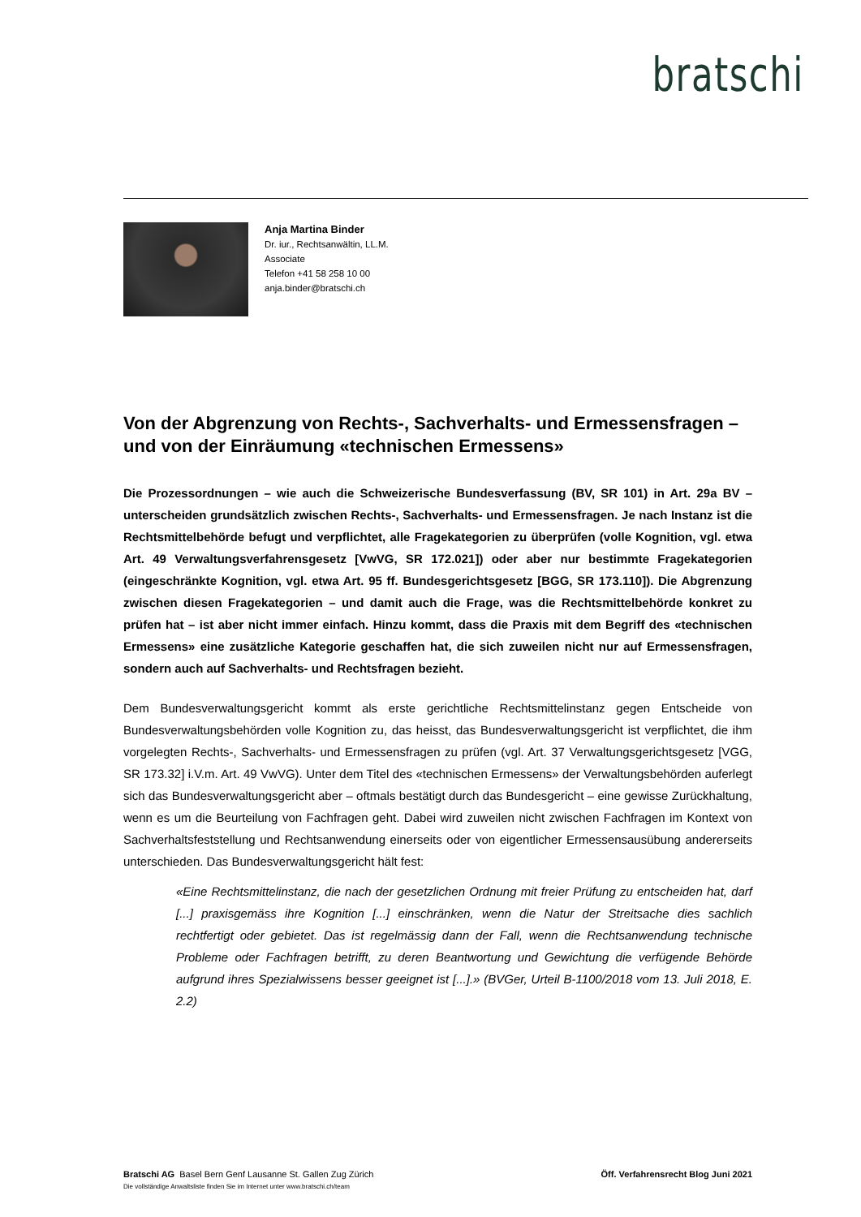bratschi
Anja Martina Binder
Dr. iur., Rechtsanwältin, LL.M.
Associate
Telefon +41 58 258 10 00
anja.binder@bratschi.ch
Von der Abgrenzung von Rechts-, Sachverhalts- und Ermessensfragen – und von der Einräumung «technischen Ermessens»
Die Prozessordnungen – wie auch die Schweizerische Bundesverfassung (BV, SR 101) in Art. 29a BV – unterscheiden grundsätzlich zwischen Rechts-, Sachverhalts- und Ermessensfragen. Je nach Instanz ist die Rechtsmittelbehörde befugt und verpflichtet, alle Fragekategorien zu überprüfen (volle Kognition, vgl. etwa Art. 49 Verwaltungsverfahrensgesetz [VwVG, SR 172.021]) oder aber nur bestimmte Fragekategorien (eingeschränkte Kognition, vgl. etwa Art. 95 ff. Bundesgerichtsgesetz [BGG, SR 173.110]). Die Abgrenzung zwischen diesen Fragekategorien – und damit auch die Frage, was die Rechtsmittelbehörde konkret zu prüfen hat – ist aber nicht immer einfach. Hinzu kommt, dass die Praxis mit dem Begriff des «technischen Ermessens» eine zusätzliche Kategorie geschaffen hat, die sich zuweilen nicht nur auf Ermessensfragen, sondern auch auf Sachverhalts- und Rechtsfragen bezieht.
Dem Bundesverwaltungsgericht kommt als erste gerichtliche Rechtsmittelinstanz gegen Entscheide von Bundesverwaltungsbehörden volle Kognition zu, das heisst, das Bundesverwaltungsgericht ist verpflichtet, die ihm vorgelegten Rechts-, Sachverhalts- und Ermessensfragen zu prüfen (vgl. Art. 37 Verwaltungsgerichtsgesetz [VGG, SR 173.32] i.V.m. Art. 49 VwVG). Unter dem Titel des «technischen Ermessens» der Verwaltungsbehörden auferlegt sich das Bundesverwaltungsgericht aber – oftmals bestätigt durch das Bundesgericht – eine gewisse Zurückhaltung, wenn es um die Beurteilung von Fachfragen geht. Dabei wird zuweilen nicht zwischen Fachfragen im Kontext von Sachverhaltsfeststellung und Rechtsanwendung einerseits oder von eigentlicher Ermessensausübung andererseits unterschieden. Das Bundesverwaltungsgericht hält fest:
«Eine Rechtsmittelinstanz, die nach der gesetzlichen Ordnung mit freier Prüfung zu entscheiden hat, darf [...] praxisgemäss ihre Kognition [...] einschränken, wenn die Natur der Streitsache dies sachlich rechtfertigt oder gebietet. Das ist regelmässig dann der Fall, wenn die Rechtsanwendung technische Probleme oder Fachfragen betrifft, zu deren Beantwortung und Gewichtung die verfügende Behörde aufgrund ihres Spezialwissens besser geeignet ist [...].» (BVGer, Urteil B-1100/2018 vom 13. Juli 2018, E. 2.2)
Öff. Verfahrensrecht Blog Juni 2021 Bratschi AG Basel Bern Genf Lausanne St. Gallen Zug Zürich
Die vollständige Anwaltsliste finden Sie im Internet unter www.bratschi.ch/team